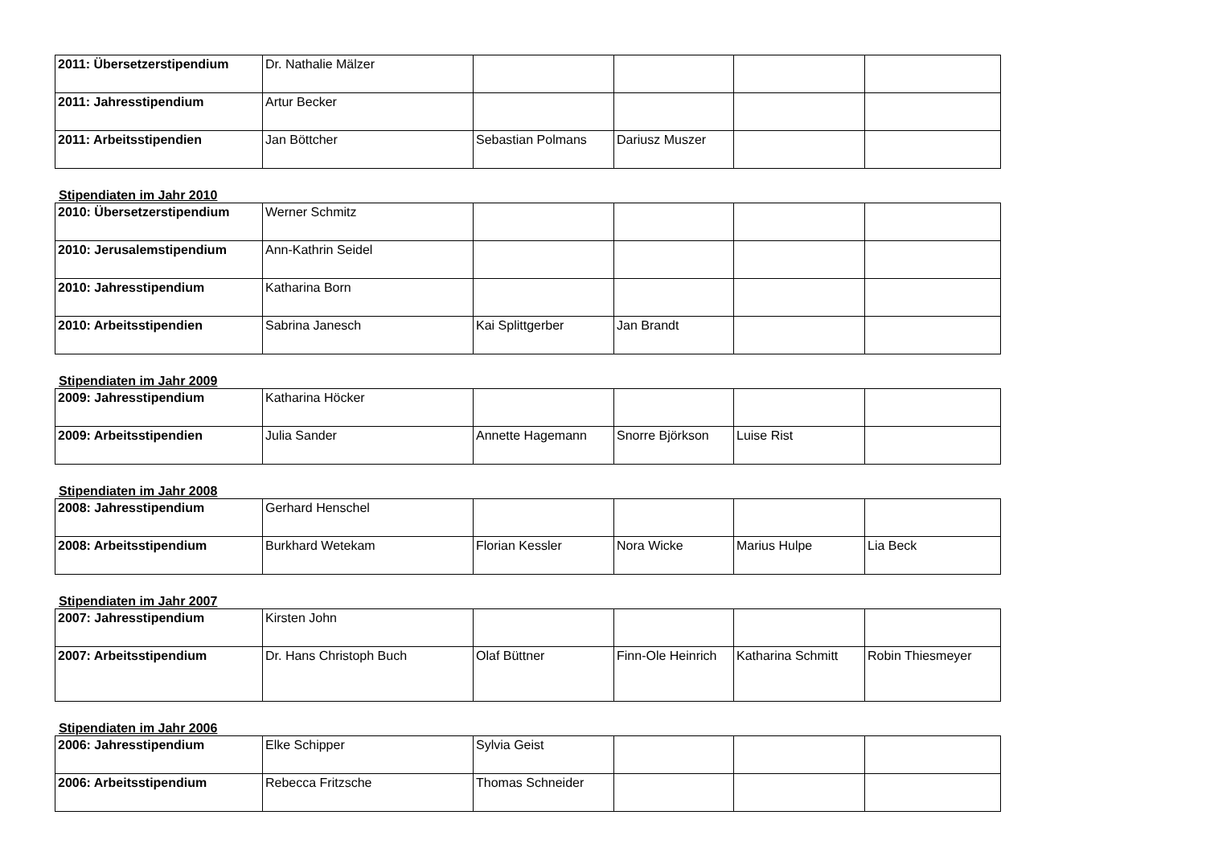| 2011: Übersetzerstipendium | Dr. Nathalie Mälzer | | | | |
| 2011: Jahresstipendium | Artur Becker | | | | |
| 2011: Arbeitsstipendien | Jan Böttcher | Sebastian Polmans | Dariusz Muszer | | |
Stipendiaten im Jahr 2010
| 2010: Übersetzerstipendium | Werner Schmitz | | | | |
| 2010: Jerusalemstipendium | Ann-Kathrin Seidel | | | | |
| 2010: Jahresstipendium | Katharina Born | | | | |
| 2010: Arbeitsstipendien | Sabrina Janesch | Kai Splittgerber | Jan Brandt | | |
Stipendiaten im Jahr 2009
| 2009: Jahresstipendium | Katharina Höcker | | | | |
| 2009: Arbeitsstipendien | Julia Sander | Annette Hagemann | Snorre Björkson | Luise Rist | |
Stipendiaten im Jahr 2008
| 2008: Jahresstipendium | Gerhard Henschel | | | | |
| 2008: Arbeitsstipendium | Burkhard Wetekam | Florian Kessler | Nora Wicke | Marius Hulpe | Lia Beck |
Stipendiaten im Jahr 2007
| 2007: Jahresstipendium | Kirsten John | | | | |
| 2007: Arbeitsstipendium | Dr. Hans Christoph Buch | Olaf Büttner | Finn-Ole Heinrich | Katharina Schmitt | Robin Thiesmeyer |
Stipendiaten im Jahr 2006
| 2006: Jahresstipendium | Elke Schipper | Sylvia Geist | | | |
| 2006: Arbeitsstipendium | Rebecca Fritzsche | Thomas Schneider | | | |